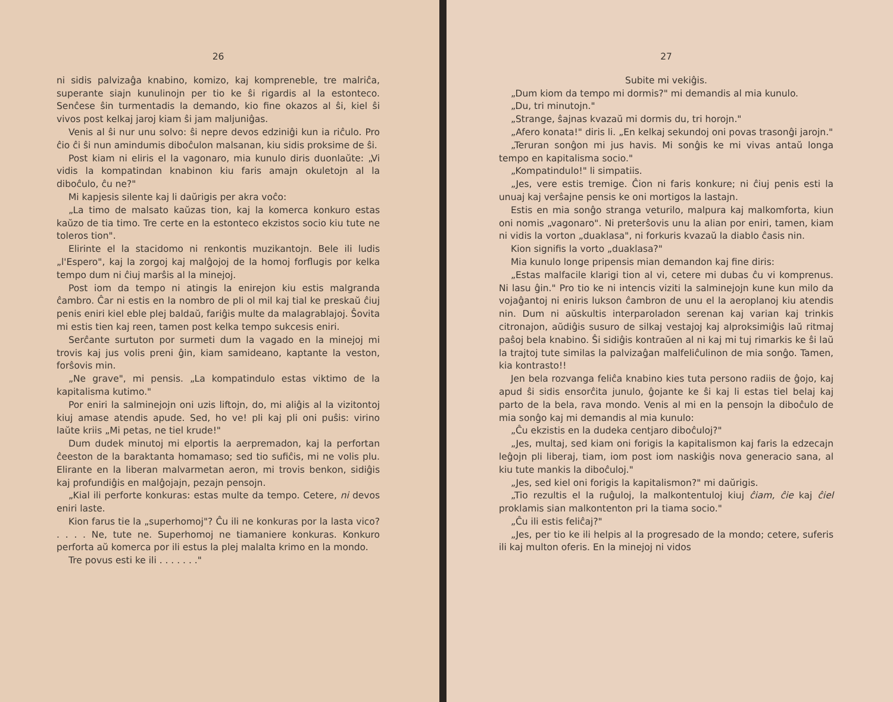26
ni sidis palvizaĝa knabino, komizo, kaj kompreneble, tre malriĉa, superante siajn kunulinojn per tio ke ŝi rigardis al la estonteco. Senĉese ŝin turmentadis la demando, kio fine okazos al ŝi, kiel ŝi vivos post kelkaj jaroj kiam ŝi jam maljuniĝas.
Venis al ŝi nur unu solvo: ŝi nepre devos edziniĝi kun ia riĉulo. Pro ĉio ĉi ŝi nun amindumis diboĉulon malsanan, kiu sidis proksime de ŝi.
Post kiam ni eliris el la vagonaro, mia kunulo diris duonlaŭte: „Vi vidis la kompatindan knabinon kiu faris amajn okuletojn al la diboĉulo, ĉu ne?"
Mi kapjesis silente kaj li daŭrigis per akra voĉo:
„La timo de malsato kaŭzas tion, kaj la komerca konkuro estas kaŭzo de tia timo. Tre certe en la estonteco ekzistos socio kiu tute ne toleros tion".
Elirinte el la stacidomo ni renkontis muzikantojn. Bele ili ludis „l'Espero", kaj la zorgoj kaj malĝojoj de la homoj forflugis por kelka tempo dum ni ĉiuj marŝis al la minejoj.
Post iom da tempo ni atingis la enirejon kiu estis malgranda ĉambro. Ĉar ni estis en la nombro de pli ol mil kaj tial ke preskaŭ ĉiuj penis eniri kiel eble plej baldaŭ, fariĝis multe da malagrablajoj. Ŝovita mi estis tien kaj reen, tamen post kelka tempo sukcesis eniri.
Serĉante surtuton por surmeti dum la vagado en la minejoj mi trovis kaj jus volis preni ĝin, kiam samideano, kaptante la veston, forŝovis min.
„Ne grave", mi pensis. „La kompatindulo estas viktimo de la kapitalisma kutimo."
Por eniri la salminejojn oni uzis liftojn, do, mi aliĝis al la vizitontoj kiuj amase atendis apude. Sed, ho ve! pli kaj pli oni puŝis: virino laŭte kriis „Mi petas, ne tiel krude!"
Dum dudek minutoj mi elportis la aerpremadon, kaj la perfortan ĉeeston de la baraktanta homamaso; sed tio sufiĉis, mi ne volis plu. Elirante en la liberan malvarmetan aeron, mi trovis benkon, sidiĝis kaj profundiĝis en malĝojajn, pezajn pensojn.
„Kial ili perforte konkuras: estas multe da tempo. Cetere, ni devos eniri laste.
Kion farus tie la „superhomoj"? Ĉu ili ne konkuras por la lasta vico? . . . . Ne, tute ne. Superhomoj ne tiamaniere konkuras. Konkuro perforta aŭ komerca por ili estus la plej malalta krimo en la mondo.
Tre povus esti ke ili . . . . . . ."
27
Subite mi vekiĝis.
„Dum kiom da tempo mi dormis?" mi demandis al mia kunulo.
„Du, tri minutojn."
„Strange, ŝajnas kvazaŭ mi dormis du, tri horojn."
„Afero konata!" diris li. „En kelkaj sekundoj oni povas trasonĝi jarojn."
„Teruran sonĝon mi jus havis. Mi sonĝis ke mi vivas antaŭ longa tempo en kapitalisma socio."
„Kompatindulo!" li simpatiis.
„Jes, vere estis tremige. Ĉion ni faris konkure; ni ĉiuj penis esti la unuaj kaj verŝajne pensis ke oni mortigos la lastajn.
Estis en mia sonĝo stranga veturilo, malpura kaj malkomforta, kiun oni nomis „vagonaro". Ni preterŝovis unu la alian por eniri, tamen, kiam ni vidis la vorton „duaklasa", ni forkuris kvazaŭ la diablo ĉasis nin.
Kion signifis la vorto „duaklasa?"
Mia kunulo longe pripensis mian demandon kaj fine diris:
„Estas malfacile klarigi tion al vi, cetere mi dubas ĉu vi komprenus. Ni lasu ĝin." Pro tio ke ni intencis viziti la salminejojn kune kun milo da vojaĝantoj ni eniris lukson ĉambron de unu el la aeroplanoj kiu atendis nin. Dum ni aŭskultis interparoladon serenan kaj varian kaj trinkis citronajon, aŭdiĝis susuro de silkaj vestajoj kaj alproksimiĝis laŭ ritmaj paŝoj bela knabino. Ŝi sidiĝis kontraŭen al ni kaj mi tuj rimarkis ke ŝi laŭ la trajtoj tute similas la palvizaĝan malfeliĉulinon de mia sonĝo. Tamen, kia kontrasto!!
Jen bela rozvanga feliĉa knabino kies tuta persono radiis de ĝojo, kaj apud ŝi sidis ensorĉita junulo, ĝojante ke ŝi kaj li estas tiel belaj kaj parto de la bela, rava mondo. Venis al mi en la pensojn la diboĉulo de mia sonĝo kaj mi demandis al mia kunulo:
„Ĉu ekzistis en la dudeka centjaro diboĉuloj?"
„Jes, multaj, sed kiam oni forigis la kapitalismon kaj faris la edzecajn leĝojn pli liberaj, tiam, iom post iom naskiĝis nova generacio sana, al kiu tute mankis la diboĉuloj."
„Jes, sed kiel oni forigis la kapitalismon?" mi daŭrigis.
„Tio rezultis el la ruĝuloj, la malkontentuloj kiuj ĉiam, ĉie kaj ĉiel proklamis sian malkontenton pri la tiama socio."
„Ĉu ili estis feliĉaj?"
„Jes, per tio ke ili helpis al la progresado de la mondo; cetere, suferis ili kaj multon oferis. En la minejoj ni vidos